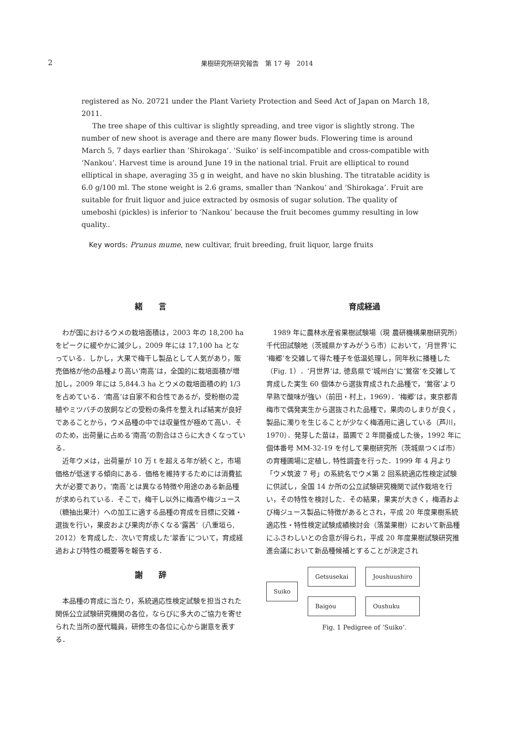2 果樹研究所研究報告　第 17 号　2014
registered as No. 20721 under the Plant Variety Protection and Seed Act of Japan on March 18, 2011.
The tree shape of this cultivar is slightly spreading, and tree vigor is slightly strong. The number of new shoot is average and there are many flower buds. Flowering time is around March 5, 7 days earlier than ‘Shirokaga’. ‘Suiko’ is self-incompatible and cross-compatible with ‘Nankou’. Harvest time is around June 19 in the national trial. Fruit are elliptical to round elliptical in shape, averaging 35 g in weight, and have no skin blushing. The titratable acidity is 6.0 g/100 ml. The stone weight is 2.6 grams, smaller than ‘Nankou’ and ‘Shirokaga’. Fruit are suitable for fruit liquor and juice extracted by osmosis of sugar solution. The quality of umeboshi (pickles) is inferior to ‘Nankou’ because the fruit becomes gummy resulting in low quality..
Key words: Prunus mume, new cultivar, fruit breeding, fruit liquor, large fruits
緒　　言
わが国におけるウメの栽培面積は，2003 年の 18,200 ha をピークに緩やかに減少し，2009 年には 17,100 ha となっている．しかし，大果で梅干し製品として人気があり，販売価格が他の品種より高い‘南高’は，全国的に栽培面積が増加し，2009 年には 5,844.3 ha とウメの栽培面積の約 1/3 を占めている．‘南高’は自家不和合性であるが，受粉樹の混植やミツバチの放飼などの受粉の条件を整えれば結実が良好であることから，ウメ品種の中では収量性が極めて高い．そのため，出荷量に占める‘南高’の割合はさらに大きくなっている．
近年ウメは，出荷量が 10 万 t を超える年が続くと，市場価格が低迷する傾向にある．価格を維持するためには消費拡大が必要であり，‘南高’とは異なる特徴や用途のある新品種が求められている．そこで，梅干し以外に梅酒や梅ジュース（糖抽出果汁）への加工に適する品種の育成を目標に交雑・選抜を行い，果皮および果肉が赤くなる‘露茜’（八重垣ら, 2012）を育成した．次いで育成した‘翠香’について，育成経過および特性の概要等を報告する．
謝　　辞
本品種の育成に当たり，系統適応性検定試験を担当された関係公立試験研究機関の各位，ならびに多大のご協力を寄せられた当所の歴代職員，研修生の各位に心から謝意を表する．
育成経過
1989 年に農林水産省果樹試験場（現 農研機構果樹研究所）千代田試験地（茨城県かすみがうら市）において，‘月世界’に‘梅郷’を交雑して得た種子を低温処理し，同年秋に播種した（Fig. 1）．‘月世界’は, 徳島県で‘城州白’に‘鶯宿’を交雑して育成した実生 60 個体から選抜育成された品種で，‘鶯宿’より早熟で酸味が強い（前田・村上，1969）．‘梅郷’は，東京都青梅市で偶発実生から選抜された品種で，果肉のしまりが良く，製品に濁りを生じることが少なく梅酒用に適している（芦川，1970）．発芽した苗は，苗圃で 2 年間養成した後，1992 年に個体番号 MM-32-19 を付して果樹研究所（茨城県つくば市）の育種圃場に定植し, 特性調査を行った．1999 年 4 月より「ウメ筑波 7 号」の系統名でウメ第 2 回系統適応性検定試験に供試し，全国 14 か所の公立試験研究機関で試作栽培を行い，その特性を検討した．その結果，果実が大きく，梅酒および梅ジュース製品に特徴があるとされ，平成 20 年度果樹系統適応性・特性検定試験成績検討会（落葉果樹）において新品種にふさわしいとの合意が得られ，平成 20 年度果樹試験研究推進会議において新品種候補とすることが決定され
Suiko Getsusekai
Baigou
Joushuushiro
Oushuku
Fig. 1 Pedigree of ‘Suiko’.